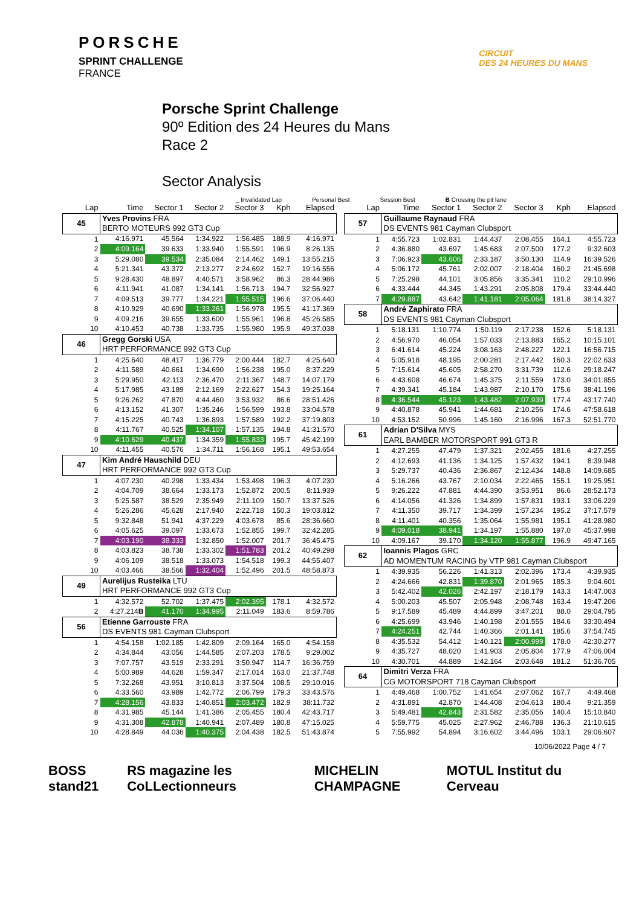PORSCHE
SPRINT CHALLENGE
FRANCE
CIRCUIT
DES 24 HEURES DU MANS
Porsche Sprint Challenge
90º Edition des 24 Heures du Mans
Race 2
Sector Analysis
_ Invalidated Lap Personal Best Session Best B Crossing the pit lane
| Lap | Time | Sector 1 | Sector 2 | Sector 3 | Kph | Elapsed |
| --- | --- | --- | --- | --- | --- | --- |
| 45 | Yves Provins FRA BERTO MOTEURS 992 GT3 Cup | | | | | |
| 1 | 4:16.971 | 45.564 | 1:34.922 | 1:56.485 | 188.9 | 4:16.971 |
| 2 | 4:09.164 | 39.633 | 1:33.940 | 1:55.591 | 196.9 | 8:26.135 |
| 3 | 5:29.080 | 39.534 | 2:35.084 | 2:14.462 | 149.1 | 13:55.215 |
| 4 | 5:21.341 | 43.372 | 2:13.277 | 2:24.692 | 152.7 | 19:16.556 |
| 5 | 9:28.430 | 48.897 | 4:40.571 | 3:58.962 | 86.3 | 28:44.986 |
| 6 | 4:11.941 | 41.087 | 1:34.141 | 1:56.713 | 194.7 | 32:56.927 |
| 7 | 4:09.513 | 39.777 | 1:34.221 | 1:55.515 | 196.6 | 37:06.440 |
| 8 | 4:10.929 | 40.690 | 1:33.261 | 1:56.978 | 195.5 | 41:17.369 |
| 9 | 4:09.216 | 39.655 | 1:33.600 | 1:55.961 | 196.8 | 45:26.585 |
| 10 | 4:10.453 | 40.738 | 1:33.735 | 1:55.980 | 195.9 | 49:37.038 |
| 46 | Gregg Gorski USA HRT PERFORMANCE 992 GT3 Cup | | | | | |
| 1 | 4:25.640 | 48.417 | 1:36.779 | 2:00.444 | 182.7 | 4:25.640 |
| 2 | 4:11.589 | 40.661 | 1:34.690 | 1:56.238 | 195.0 | 8:37.229 |
| 3 | 5:29.950 | 42.113 | 2:36.470 | 2:11.367 | 148.7 | 14:07.179 |
| 4 | 5:17.985 | 43.189 | 2:12.169 | 2:22.627 | 154.3 | 19:25.164 |
| 5 | 9:26.262 | 47.870 | 4:44.460 | 3:53.932 | 86.6 | 28:51.426 |
| 6 | 4:13.152 | 41.307 | 1:35.246 | 1:56.599 | 193.8 | 33:04.578 |
| 7 | 4:15.225 | 40.743 | 1:36.893 | 1:57.589 | 192.2 | 37:19.803 |
| 8 | 4:11.767 | 40.525 | 1:34.107 | 1:57.135 | 194.8 | 41:31.570 |
| 9 | 4:10.629 | 40.437 | 1:34.359 | 1:55.833 | 195.7 | 45:42.199 |
| 10 | 4:11.455 | 40.576 | 1:34.711 | 1:56.168 | 195.1 | 49:53.654 |
| 47 | Kim André Hauschild DEU HRT PERFORMANCE 992 GT3 Cup | | | | | |
| 1 | 4:07.230 | 40.298 | 1:33.434 | 1:53.498 | 196.3 | 4:07.230 |
| 2 | 4:04.709 | 38.664 | 1:33.173 | 1:52.872 | 200.5 | 8:11.939 |
| 3 | 5:25.587 | 38.529 | 2:35.949 | 2:11.109 | 150.7 | 13:37.526 |
| 4 | 5:26.286 | 45.628 | 2:17.940 | 2:22.718 | 150.3 | 19:03.812 |
| 5 | 9:32.848 | 51.941 | 4:37.229 | 4:03.678 | 85.6 | 28:36.660 |
| 6 | 4:05.625 | 39.097 | 1:33.673 | 1:52.855 | 199.7 | 32:42.285 |
| 7 | 4:03.190 | 38.333 | 1:32.850 | 1:52.007 | 201.7 | 36:45.475 |
| 8 | 4:03.823 | 38.738 | 1:33.302 | 1:51.783 | 201.2 | 40:49.298 |
| 9 | 4:06.109 | 38.518 | 1:33.073 | 1:54.518 | 199.3 | 44:55.407 |
| 10 | 4:03.466 | 38.566 | 1:32.404 | 1:52.496 | 201.5 | 48:58.873 |
| 49 | Aurelijus Rusteika LTU HRT PERFORMANCE 992 GT3 Cup | | | | | |
| 1 | 4:32.572 | 52.702 | 1:37.475 | 2:02.395 | 178.1 | 4:32.572 |
| 2 | 4:27.214 B | 41.170 | 1:34.995 | 2:11.049 | 183.6 | 8:59.786 |
| 56 | Etienne Garrouste FRA DS EVENTS 981 Cayman Clubsport | | | | | |
| 1 | 4:54.158 | 1:02.185 | 1:42.809 | 2:09.164 | 165.0 | 4:54.158 |
| 2 | 4:34.844 | 43.056 | 1:44.585 | 2:07.203 | 178.5 | 9:29.002 |
| 3 | 7:07.757 | 43.519 | 2:33.291 | 3:50.947 | 114.7 | 16:36.759 |
| 4 | 5:00.989 | 44.628 | 1:59.347 | 2:17.014 | 163.0 | 21:37.748 |
| 5 | 7:32.268 | 43.951 | 3:10.813 | 3:37.504 | 108.5 | 29:10.016 |
| 6 | 4:33.560 | 43.989 | 1:42.772 | 2:06.799 | 179.3 | 33:43.576 |
| 7 | 4:28.156 | 43.833 | 1:40.851 | 2:03.472 | 182.9 | 38:11.732 |
| 8 | 4:31.985 | 45.144 | 1:41.386 | 2:05.455 | 180.4 | 42:43.717 |
| 9 | 4:31.308 | 42.878 | 1:40.941 | 2:07.489 | 180.8 | 47:15.025 |
| 10 | 4:28.849 | 44.036 | 1:40.375 | 2:04.438 | 182.5 | 51:43.874 |
| Lap | Time | Sector 1 | Sector 2 | Sector 3 | Kph | Elapsed |
| --- | --- | --- | --- | --- | --- | --- |
| 57 | Guillaume Raynaud FRA DS EVENTS 981 Cayman Clubsport | | | | | |
| 1 | 4:55.723 | 1:02.831 | 1:44.437 | 2:08.455 | 164.1 | 4:55.723 |
| 2 | 4:36.880 | 43.697 | 1:45.683 | 2:07.500 | 177.2 | 9:32.603 |
| 3 | 7:06.923 | 43.606 | 2:33.187 | 3:50.130 | 114.9 | 16:39.526 |
| 4 | 5:06.172 | 45.761 | 2:02.007 | 2:18.404 | 160.2 | 21:45.698 |
| 5 | 7:25.298 | 44.101 | 3:05.856 | 3:35.341 | 110.2 | 29:10.996 |
| 6 | 4:33.444 | 44.345 | 1:43.291 | 2:05.808 | 179.4 | 33:44.440 |
| 7 | 4:29.887 | 43.642 | 1:41.181 | 2:05.064 | 181.8 | 38:14.327 |
| 58 | André Zaphirato FRA DS EVENTS 981 Cayman Clubsport | | | | | |
| 1 | 5:18.131 | 1:10.774 | 1:50.119 | 2:17.238 | 152.6 | 5:18.131 |
| 2 | 4:56.970 | 46.054 | 1:57.033 | 2:13.883 | 165.2 | 10:15.101 |
| 3 | 6:41.614 | 45.224 | 3:08.163 | 2:48.227 | 122.1 | 16:56.715 |
| 4 | 5:05.918 | 48.195 | 2:00.281 | 2:17.442 | 160.3 | 22:02.633 |
| 5 | 7:15.614 | 45.605 | 2:58.270 | 3:31.739 | 112.6 | 29:18.247 |
| 6 | 4:43.608 | 46.674 | 1:45.375 | 2:11.559 | 173.0 | 34:01.855 |
| 7 | 4:39.341 | 45.184 | 1:43.987 | 2:10.170 | 175.6 | 38:41.196 |
| 8 | 4:36.544 | 45.123 | 1:43.482 | 2:07.939 | 177.4 | 43:17.740 |
| 9 | 4:40.878 | 45.941 | 1:44.681 | 2:10.256 | 174.6 | 47:58.618 |
| 10 | 4:53.152 | 50.996 | 1:45.160 | 2:16.996 | 167.3 | 52:51.770 |
| 61 | Adrian D'Silva MYS EARL BAMBER MOTORSPORT 991 GT3 R | | | | | |
| 1 | 4:27.255 | 47.479 | 1:37.321 | 2:02.455 | 181.6 | 4:27.255 |
| 2 | 4:12.693 | 41.136 | 1:34.125 | 1:57.432 | 194.1 | 8:39.948 |
| 3 | 5:29.737 | 40.436 | 2:36.867 | 2:12.434 | 148.8 | 14:09.685 |
| 4 | 5:16.266 | 43.767 | 2:10.034 | 2:22.465 | 155.1 | 19:25.951 |
| 5 | 9:26.222 | 47.881 | 4:44.390 | 3:53.951 | 86.6 | 28:52.173 |
| 6 | 4:14.056 | 41.326 | 1:34.899 | 1:57.831 | 193.1 | 33:06.229 |
| 7 | 4:11.350 | 39.717 | 1:34.399 | 1:57.234 | 195.2 | 37:17.579 |
| 8 | 4:11.401 | 40.356 | 1:35.064 | 1:55.981 | 195.1 | 41:28.980 |
| 9 | 4:09.018 | 38.941 | 1:34.197 | 1:55.880 | 197.0 | 45:37.998 |
| 10 | 4:09.167 | 39.170 | 1:34.120 | 1:55.877 | 196.9 | 49:47.165 |
| 62 | Ioannis Plagos GRC AD MOMENTUM RACING by VTP 981 Cayman Clubsport | | | | | |
| 1 | 4:39.935 | 56.226 | 1:41.313 | 2:02.396 | 173.4 | 4:39.935 |
| 2 | 4:24.666 | 42.831 | 1:39.870 | 2:01.965 | 185.3 | 9:04.601 |
| 3 | 5:42.402 | 42.026 | 2:42.197 | 2:18.179 | 143.3 | 14:47.003 |
| 4 | 5:00.203 | 45.507 | 2:05.948 | 2:08.748 | 163.4 | 19:47.206 |
| 5 | 9:17.589 | 45.489 | 4:44.899 | 3:47.201 | 88.0 | 29:04.795 |
| 6 | 4:25.699 | 43.946 | 1:40.198 | 2:01.555 | 184.6 | 33:30.494 |
| 7 | 4:24.251 | 42.744 | 1:40.366 | 2:01.141 | 185.6 | 37:54.745 |
| 8 | 4:35.532 | 54.412 | 1:40.121 | 2:00.999 | 178.0 | 42:30.277 |
| 9 | 4:35.727 | 48.020 | 1:41.903 | 2:05.804 | 177.9 | 47:06.004 |
| 10 | 4:30.701 | 44.889 | 1:42.164 | 2:03.648 | 181.2 | 51:36.705 |
| 64 | Dimitri Verza FRA CG MOTORSPORT 718 Cayman Clubsport | | | | | |
| 1 | 4:49.468 | 1:00.752 | 1:41.654 | 2:07.062 | 167.7 | 4:49.468 |
| 2 | 4:31.891 | 42.870 | 1:44.408 | 2:04.613 | 180.4 | 9:21.359 |
| 3 | 5:49.481 | 42.843 | 2:31.582 | 2:35.056 | 140.4 | 15:10.840 |
| 4 | 5:59.775 | 45.025 | 2:27.962 | 2:46.788 | 136.3 | 21:10.615 |
| 5 | 7:55.992 | 54.894 | 3:16.602 | 3:44.496 | 103.1 | 29:06.607 |
10/06/2022 Page 4 / 7
BOSS stand21 RS magazine les CoLLectionneurs MICHELIN CHAMPAGNE MOTUL Institut du Cerveau